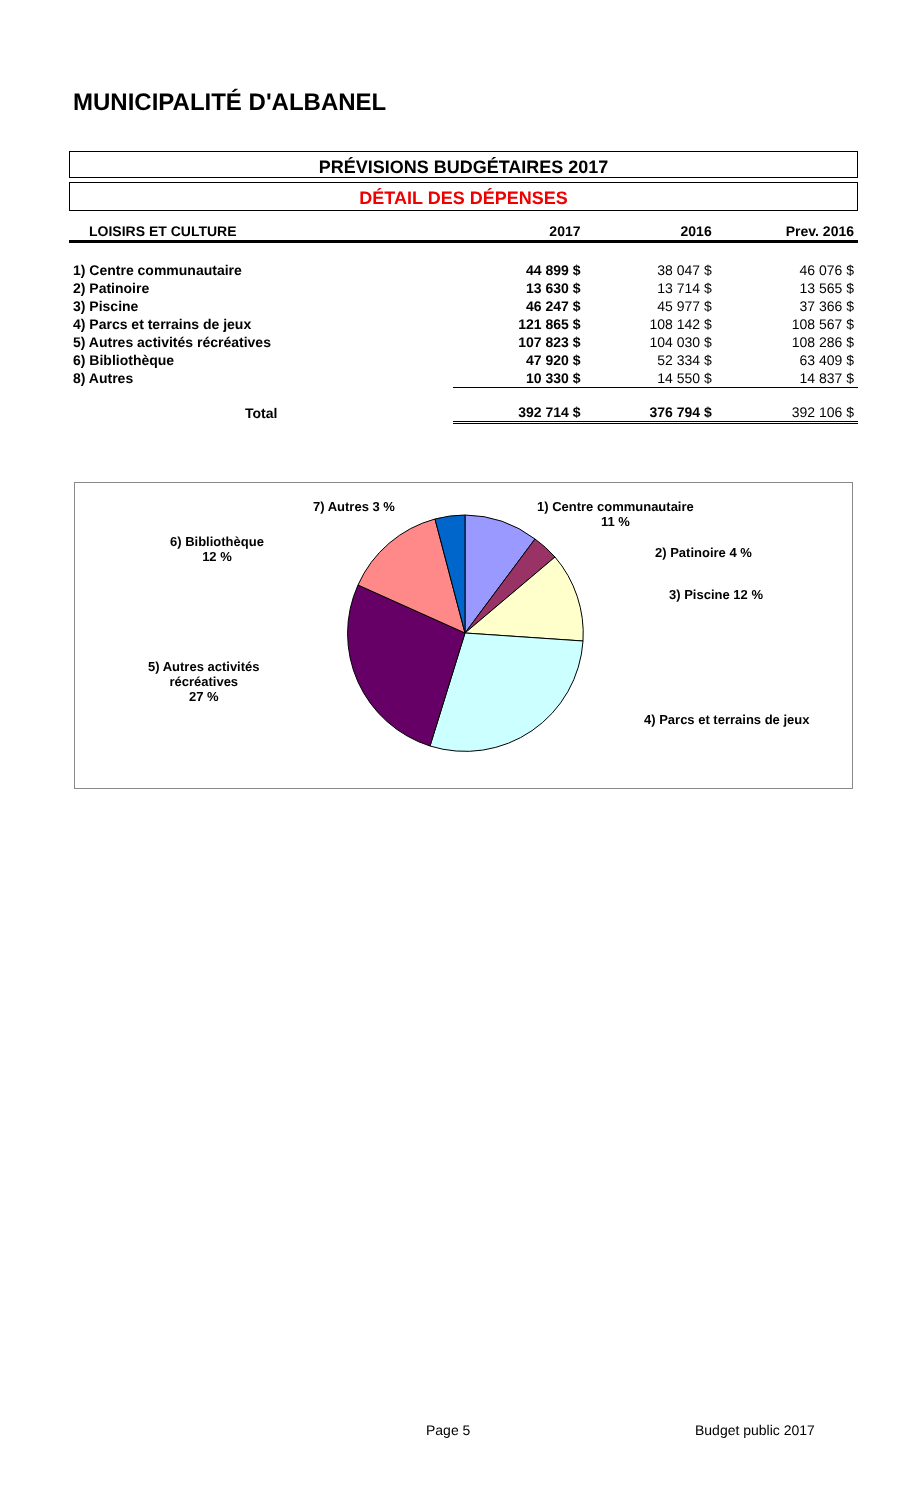MUNICIPALITÉ D'ALBANEL
PRÉVISIONS BUDGÉTAIRES 2017
DÉTAIL DES DÉPENSES
| LOISIRS ET CULTURE | 2017 | 2016 | Prev. 2016 |
| --- | --- | --- | --- |
| 1) Centre communautaire | 44 899 $ | 38 047 $ | 46 076 $ |
| 2) Patinoire | 13 630 $ | 13 714 $ | 13 565 $ |
| 3) Piscine | 46 247 $ | 45 977 $ | 37 366 $ |
| 4) Parcs et terrains de jeux | 121 865 $ | 108 142 $ | 108 567 $ |
| 5) Autres activités récréatives | 107 823 $ | 104 030 $ | 108 286 $ |
| 6) Bibliothèque | 47 920 $ | 52 334 $ | 63 409 $ |
| 8) Autres | 10 330 $ | 14 550 $ | 14 837 $ |
| Total | 392 714 $ | 376 794 $ | 392 106 $ |
7) Autres 3 %
1) Centre communautaire
11 %
6) Bibliothèque
12 %
2) Patinoire 4 %
3) Piscine 12 %
5) Autres activités
récréatives
27 %
4) Parcs et terrains de jeux
Page 5 Budget public 2017